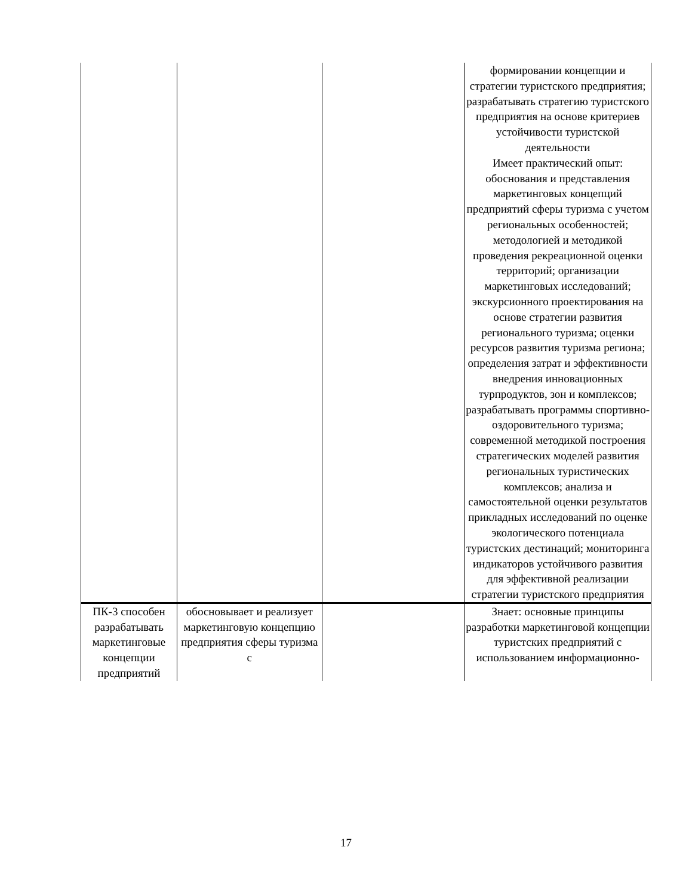| | | | формировании концепции и стратегии туристского предприятия; разрабатывать стратегию туристского предприятия на основе критериев устойчивости туристской деятельности Имеет практический опыт: обоснования и представления маркетинговых концепций предприятий сферы туризма с учетом региональных особенностей; методологией и методикой проведения рекреационной оценки территорий; организации маркетинговых исследований; экскурсионного проектирования на основе стратегии развития регионального туризма; оценки ресурсов развития туризма региона; определения затрат и эффективности внедрения инновационных турпродуктов, зон и комплексов; разрабатывать программы спортивно-оздоровительного туризма; современной методикой построения стратегических моделей развития региональных туристических комплексов; анализа и самостоятельной оценки результатов прикладных исследований по оценке экологического потенциала туристских дестинаций; мониторинга индикаторов устойчивого развития для эффективной реализации стратегии туристского предприятия |
| ПК-3 способен разрабатывать маркетинговые концепции предприятий | обосновывает и реализует маркетинговую концепцию предприятия сферы туризма с | | Знает: основные принципы разработки маркетинговой концепции туристских предприятий с использованием информационно- |
17